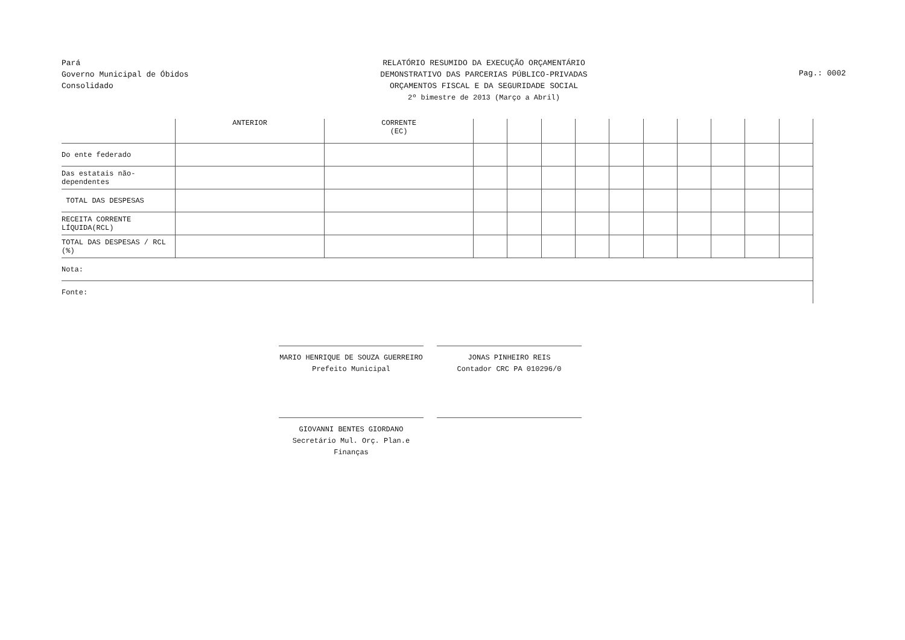Pará
Governo Municipal de Óbidos
Consolidado
RELATÓRIO RESUMIDO DA EXECUÇÃO ORÇAMENTÁRIO
DEMONSTRATIVO DAS PARCERIAS PÚBLICO-PRIVADAS
ORÇAMENTOS FISCAL E DA SEGURIDADE SOCIAL
2º bimestre de 2013 (Março a Abril)
Pag.: 0002
| | ANTERIOR | CORRENTE (EC) | | | | | | | | | | |
| --- | --- | --- | --- | --- | --- | --- | --- | --- | --- | --- | --- | --- |
| Do ente federado | | | | | | | | | | | | |
| Das estatais não-dependentes | | | | | | | | | | | | |
| TOTAL DAS DESPESAS | | | | | | | | | | | | |
| RECEITA CORRENTE LÍQUIDA(RCL) | | | | | | | | | | | | |
| TOTAL DAS DESPESAS / RCL (%) | | | | | | | | | | | | |
| Nota: | | | | | | | | | | | | |
| Fonte: | | | | | | | | | | | | |
MARIO HENRIQUE DE SOUZA GUERREIRO
Prefeito Municipal
JONAS PINHEIRO REIS
Contador CRC PA 010296/0
GIOVANNI BENTES GIORDANO
Secretário Mul. Orç. Plan.e Finanças